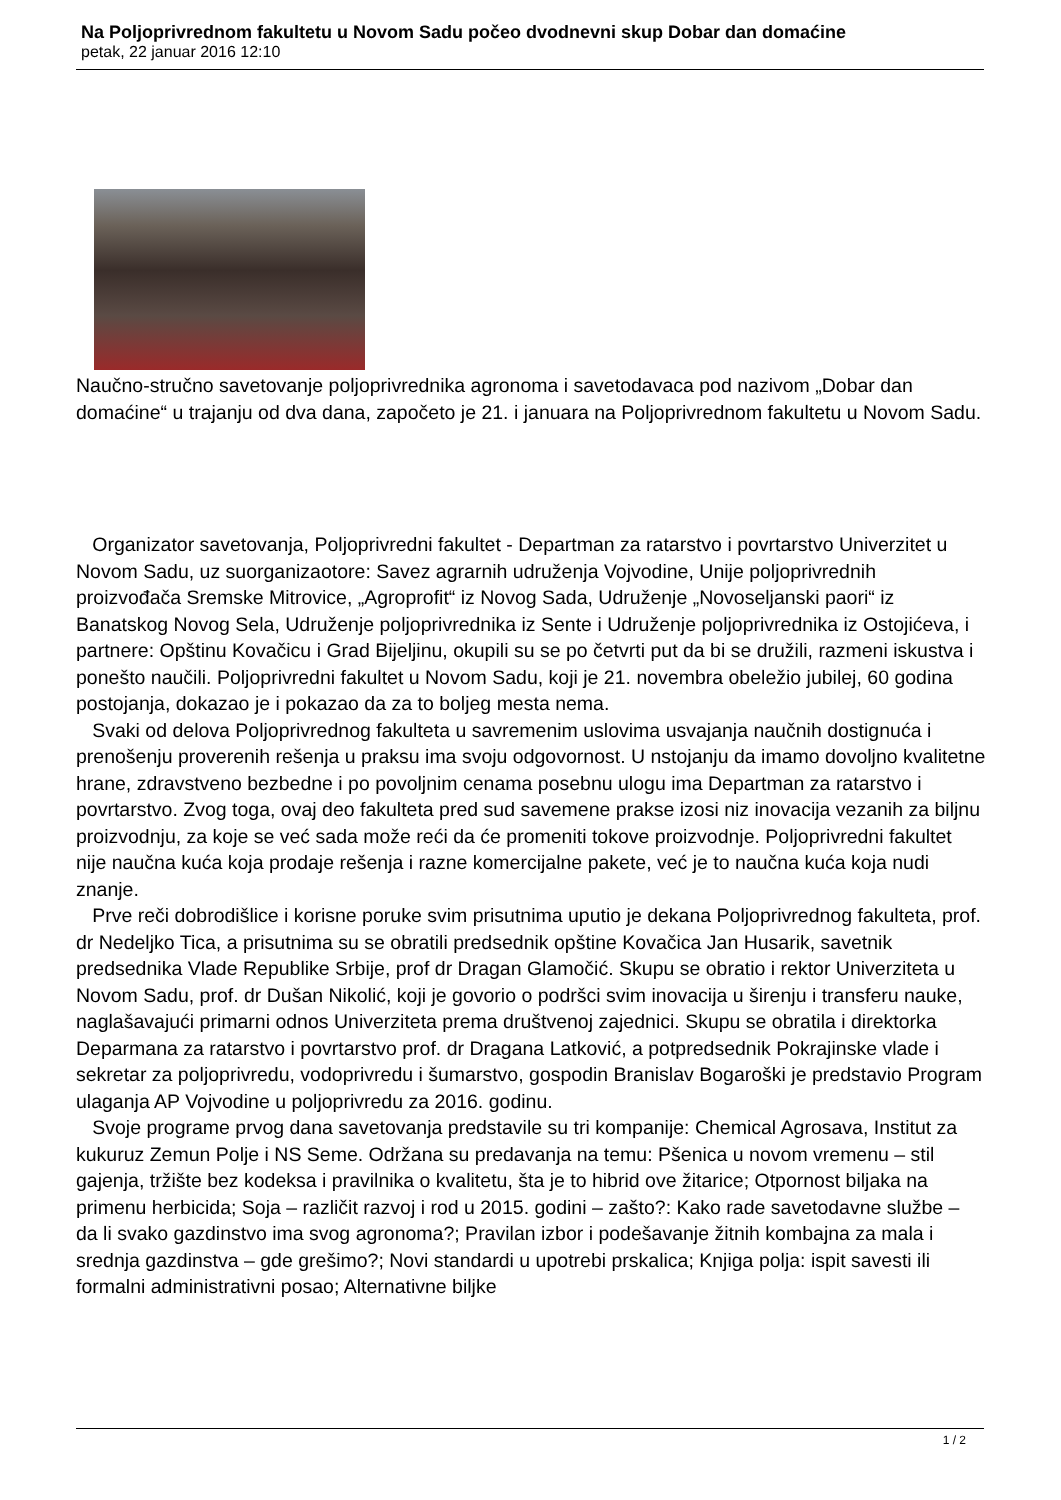Na Poljoprivrednom fakultetu u Novom Sadu počeo dvodnevni skup Dobar dan domaćine
petak, 22 januar 2016 12:10
Naučno-stručno savetovanje poljoprivrednika agronoma i savetodavaca pod nazivom „Dobar dan domaćine“ u trajanju od dva dana, započeto je 21. i januara na Poljoprivrednom fakultetu u Novom Sadu.
Organizator savetovanja, Poljoprivredni fakultet - Departman za ratarstvo i povrtarstvo Univerzitet u Novom Sadu, uz suorganizaotore: Savez agrarnih udruženja Vojvodine, Unije poljoprivrednih proizvođača Sremske Mitrovice, „Agroprofit“ iz Novog Sada, Udruženje „Novoseljanski paori“ iz Banatskog Novog Sela, Udruženje poljoprivrednika iz Sente i Udruženje poljoprivrednika iz Ostojićeva, i partnere: Opštinu Kovačicu i Grad Bijeljinu, okupili su se po četvrti put da bi se družili, razmeni iskustva i ponešto naučili. Poljoprivredni fakultet u Novom Sadu, koji je 21. novembra obeležio jubilej, 60 godina postojanja, dokazao je i pokazao da za to boljeg mesta nema.
Svaki od delova Poljoprivrednog fakulteta u savremenim uslovima usvajanja naučnih dostignuća i prenošenju proverenih rešenja u praksu ima svoju odgovornost. U nstojanju da imamo dovoljno kvalitetne hrane, zdravstveno bezbedne i po povoljnim cenama posebnu ulogu ima Departman za ratarstvo i povrtarstvo. Zvog toga, ovaj deo fakulteta pred sud savemene prakse izosi niz inovacija vezanih za biljnu proizvodnju, za koje se već sada može reći da će promeniti tokove proizvodnje. Poljoprivredni fakultet nije naučna kuća koja prodaje rešenja i razne komercijalne pakete, već je to naučna kuća koja nudi znanje.
Prve reči dobrodišlice i korisne poruke svim prisutnima uputio je dekana Poljoprivrednog fakulteta, prof. dr Nedeljko Tica, a prisutnima su se obratili predsednik opštine Kovačica Jan Husarik, savetnik predsednika Vlade Republike Srbije, prof dr Dragan Glamočić. Skupu se obratio i rektor Univerziteta u Novom Sadu, prof. dr Dušan Nikolić, koji je govorio o podršci svim inovacija u širenju i transferu nauke, naglašavajući primarni odnos Univerziteta prema društvenoj zajednici. Skupu se obratila i direktorka Deparmana za ratarstvo i povrtarstvo prof. dr Dragana Latković, a potpredsednik Pokrajinske vlade i sekretar za poljoprivredu, vodoprivredu i šumarstvo, gospodin Branislav Bogaroški je predstavio Program ulaganja AP Vojvodine u poljoprivredu za 2016. godinu.
Svoje programe prvog dana savetovanja predstavile su tri kompanije: Chemical Agrosava, Institut za kukuruz Zemun Polje i NS Seme. Održana su predavanja na temu: Pšenica u novom vremenu – stil gajenja, tržište bez kodeksa i pravilnika o kvalitetu, šta je to hibrid ove žitarice; Otpornost biljaka na primenu herbicida; Soja – različit razvoj i rod u 2015. godini – zašto?: Kako rade savetodavne službe – da li svako gazdinstvo ima svog agronoma?; Pravilan izbor i podešavanje žitnih kombajna za mala i srednja gazdinstva – gde grešimo?; Novi standardi u upotrebi prskalica; Knjiga polja: ispit savesti ili formalni administrativni posao; Alternativne biljke
1 / 2